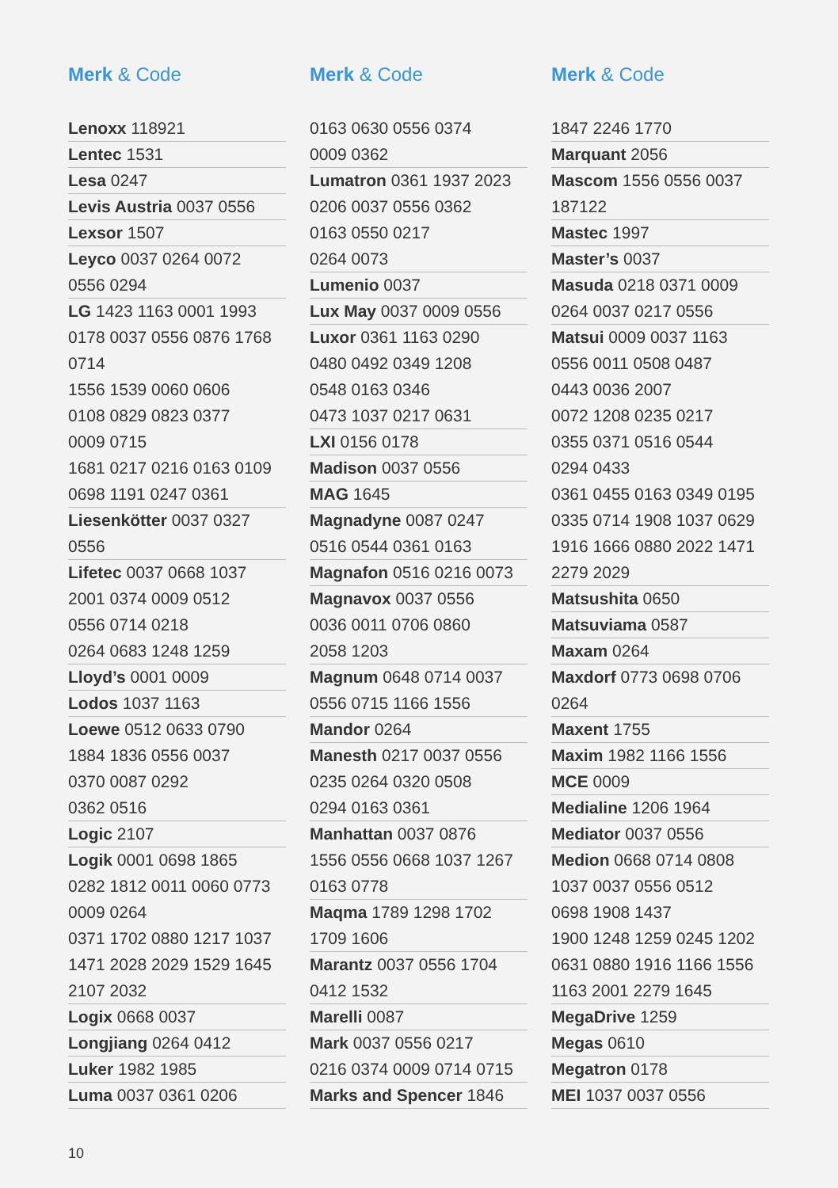Merk & Code
Lenoxx 118921
Lentec 1531
Lesa 0247
Levis Austria 0037 0556
Lexsor 1507
Leyco 0037 0264 0072
0556 0294
LG 1423 1163 0001 1993
0178 0037 0556 0876 1768
0714
1556 1539 0060 0606
0108 0829 0823 0377
0009 0715
1681 0217 0216 0163 0109
0698 1191 0247 0361
Liesenkötter 0037 0327
0556
Lifetec 0037 0668 1037
2001 0374 0009 0512
0556 0714 0218
0264 0683 1248 1259
Lloyd’s 0001 0009
Lodos 1037 1163
Loewe 0512 0633 0790
1884 1836 0556 0037
0370 0087 0292
0362 0516
Logic 2107
Logik 0001 0698 1865
0282 1812 0011 0060 0773
0009 0264
0371 1702 0880 1217 1037
1471 2028 2029 1529 1645
2107 2032
Logix 0668 0037
Longjiang 0264 0412
Luker 1982 1985
Luma 0037 0361 0206
Merk & Code
0163 0630 0556 0374
0009 0362
Lumatron 0361 1937 2023
0206 0037 0556 0362
0163 0550 0217
0264 0073
Lumenio 0037
Lux May 0037 0009 0556
Luxor 0361 1163 0290
0480 0492 0349 1208
0548 0163 0346
0473 1037 0217 0631
LXI 0156 0178
Madison 0037 0556
MAG 1645
Magnadyne 0087 0247
0516 0544 0361 0163
Magnafon 0516 0216 0073
Magnavox 0037 0556
0036 0011 0706 0860
2058 1203
Magnum 0648 0714 0037
0556 0715 1166 1556
Mandor 0264
Manesth 0217 0037 0556
0235 0264 0320 0508
0294 0163 0361
Manhattan 0037 0876
1556 0556 0668 1037 1267
0163 0778
Maqma 1789 1298 1702
1709 1606
Marantz 0037 0556 1704
0412 1532
Marelli 0087
Mark 0037 0556 0217
0216 0374 0009 0714 0715
Marks and Spencer 1846
Merk & Code
1847 2246 1770
Marquant 2056
Mascom 1556 0556 0037
187122
Mastec 1997
Master’s 0037
Masuda 0218 0371 0009
0264 0037 0217 0556
Matsui 0009 0037 1163
0556 0011 0508 0487
0443 0036 2007
0072 1208 0235 0217
0355 0371 0516 0544
0294 0433
0361 0455 0163 0349 0195
0335 0714 1908 1037 0629
1916 1666 0880 2022 1471
2279 2029
Matsushita 0650
Matsuviama 0587
Maxam 0264
Maxdorf 0773 0698 0706
0264
Maxent 1755
Maxim 1982 1166 1556
MCE 0009
Medialine 1206 1964
Mediator 0037 0556
Medion 0668 0714 0808
1037 0037 0556 0512
0698 1908 1437
1900 1248 1259 0245 1202
0631 0880 1916 1166 1556
1163 2001 2279 1645
MegaDrive 1259
Megas 0610
Megatron 0178
MEI 1037 0037 0556
10